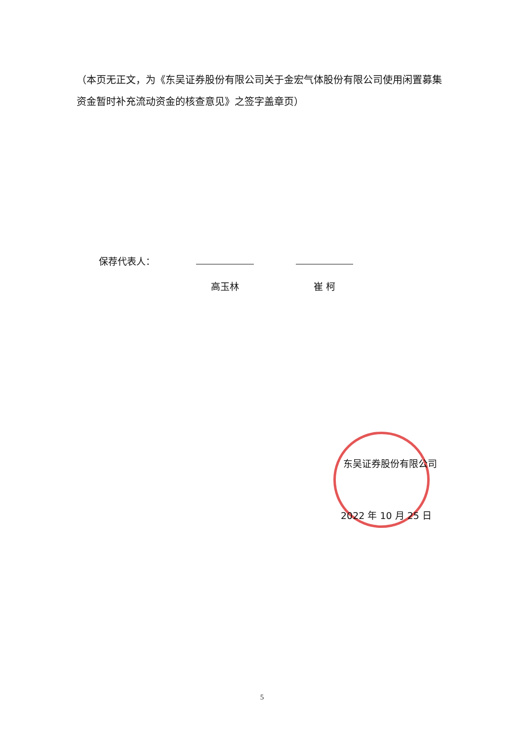（本页无正文，为《东吴证券股份有限公司关于金宏气体股份有限公司使用闲置募集资金暂时补充流动资金的核查意见》之签字盖章页）
保荐代表人：
高玉林 崔 柯
东吴证券股份有限公司
2022 年 10 月 25 日
5